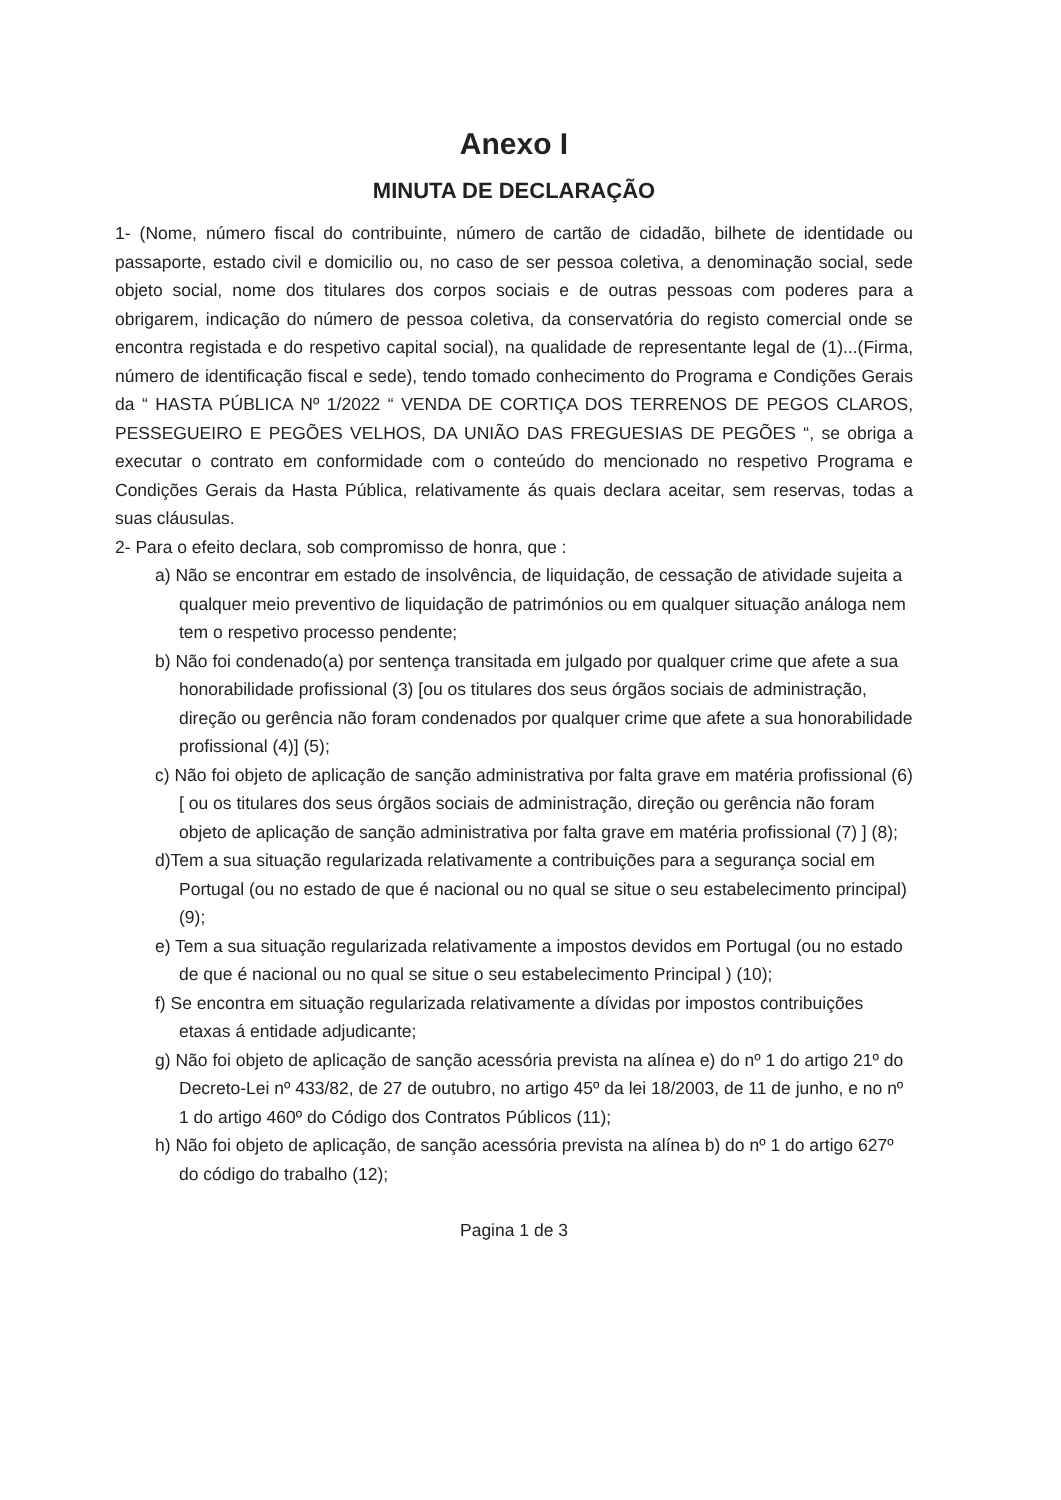Anexo I
MINUTA DE DECLARAÇÃO
1- (Nome, número fiscal do contribuinte, número de cartão de cidadão, bilhete de identidade ou passaporte, estado civil e domicilio ou, no caso de ser pessoa coletiva, a denominação social, sede objeto social, nome dos titulares dos corpos sociais e de outras pessoas com poderes para a obrigarem, indicação do número de pessoa coletiva, da conservatória do registo comercial onde se encontra registada e do respetivo capital social), na qualidade de representante legal de (1)...(Firma, número de identificação fiscal e sede), tendo tomado conhecimento do Programa e Condições Gerais da “ HASTA PÚBLICA Nº 1/2022 “ VENDA DE CORTIÇA DOS TERRENOS DE PEGOS CLAROS, PESSEGUEIRO E PEGÕES VELHOS, DA UNIÃO DAS FREGUESIAS DE PEGÕES “, se obriga a executar o contrato em conformidade com o conteúdo do mencionado no respetivo Programa e Condições Gerais da Hasta Pública, relativamente ás quais declara aceitar, sem reservas, todas a suas cláusulas.
2- Para o efeito declara, sob compromisso de honra, que :
a) Não se encontrar em estado de insolvência, de liquidação, de cessação de atividade sujeita a qualquer meio preventivo de liquidação de patrimónios ou em qualquer situação análoga nem tem o respetivo processo pendente;
b) Não foi condenado(a) por sentença transitada em julgado por qualquer crime que afete a sua honorabilidade profissional (3) [ou os titulares dos seus órgãos sociais de administração, direção ou gerência não foram condenados por qualquer crime que afete a sua honorabilidade profissional (4)] (5);
c) Não foi objeto de aplicação de sanção administrativa por falta grave em matéria profissional (6)[ ou os titulares dos seus órgãos sociais de administração, direção ou gerência não foram objeto de aplicação de sanção administrativa por falta grave em matéria profissional (7) ] (8);
d)Tem a sua situação regularizada relativamente a contribuições para a segurança social em Portugal (ou no estado de que é nacional ou no qual se situe o seu estabelecimento principal) (9);
e) Tem a sua situação regularizada relativamente a impostos devidos em Portugal (ou no estado de que é nacional ou no qual se situe o seu estabelecimento Principal ) (10);
f) Se encontra em situação regularizada relativamente a dívidas por impostos contribuições etaxas á entidade adjudicante;
g) Não foi objeto de aplicação de sanção acessória prevista na alínea e) do nº 1 do artigo 21º do Decreto-Lei nº 433/82, de 27 de outubro, no artigo 45º da lei 18/2003, de 11 de junho, e no nº 1 do artigo 460º do Código dos Contratos Públicos (11);
h) Não foi objeto de aplicação, de sanção acessória prevista na alínea b) do nº 1 do artigo 627º do código do trabalho (12);
Pagina 1 de 3